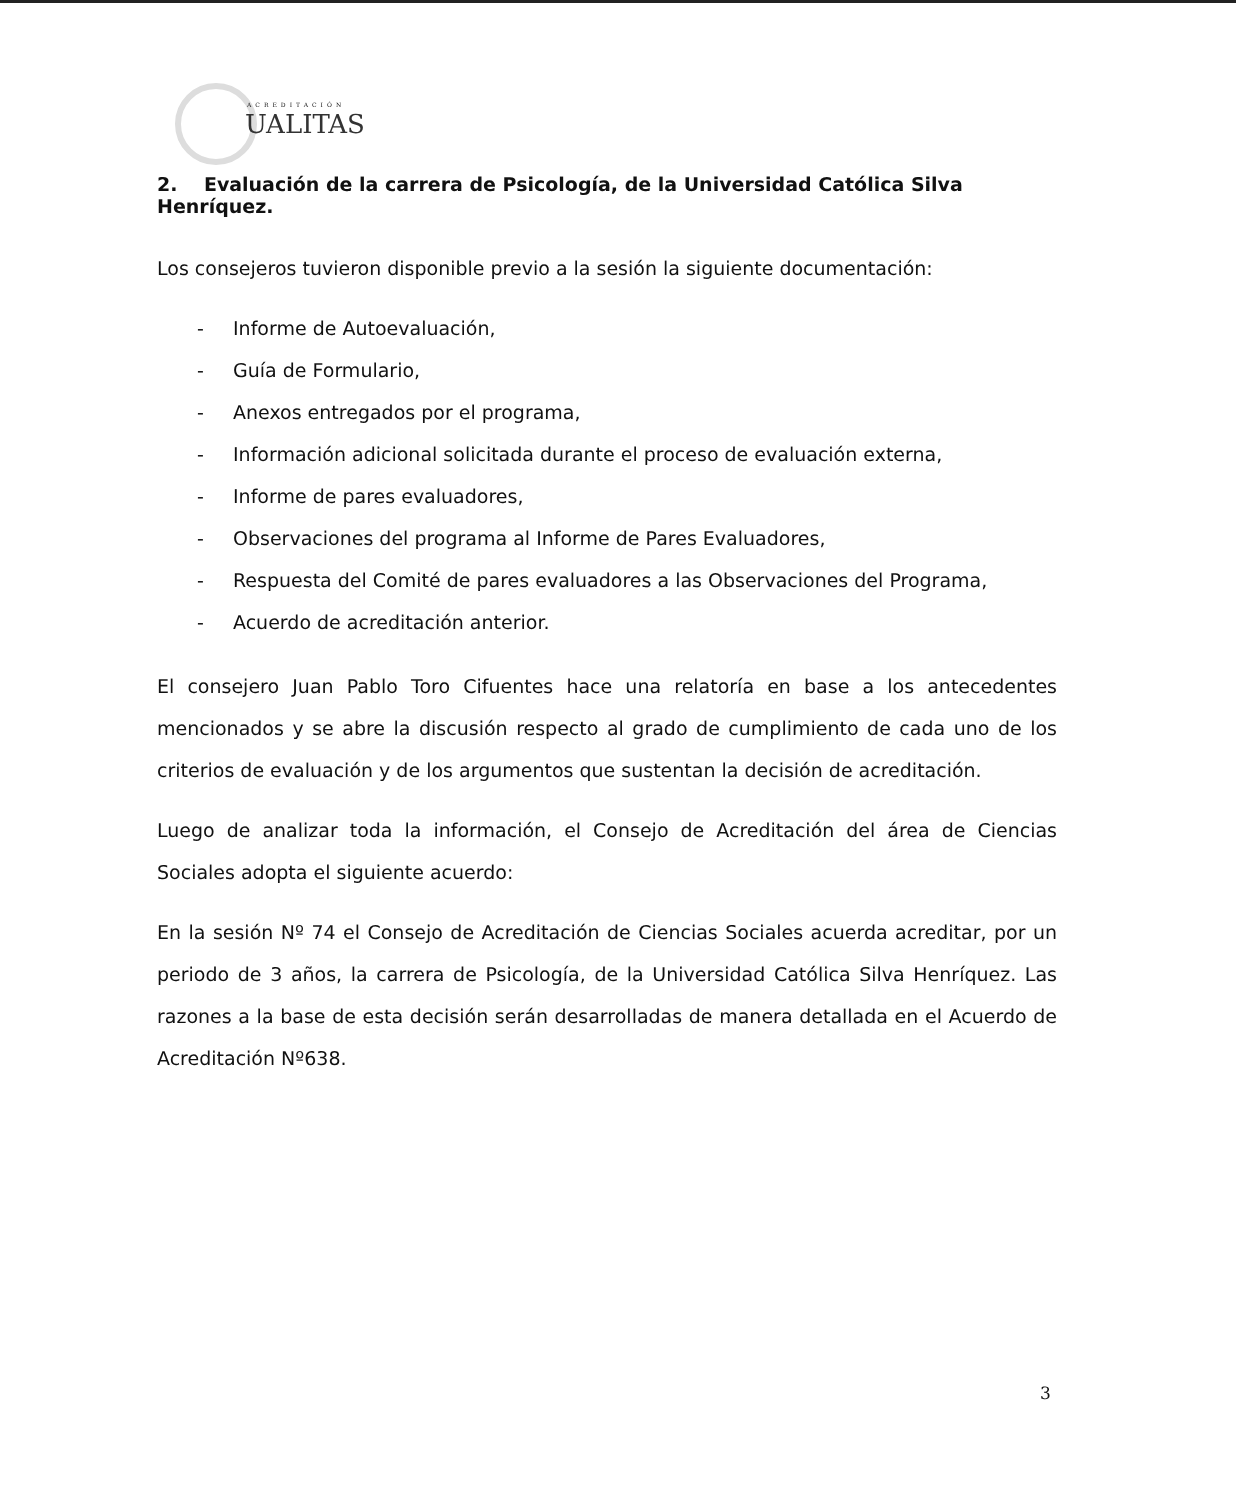ACREDITACIÓN
UALITAS
2. Evaluación de la carrera de Psicología, de la Universidad Católica Silva Henríquez.
Los consejeros tuvieron disponible previo a la sesión la siguiente documentación:
- Informe de Autoevaluación,
- Guía de Formulario,
- Anexos entregados por el programa,
- Información adicional solicitada durante el proceso de evaluación externa,
- Informe de pares evaluadores,
- Observaciones del programa al Informe de Pares Evaluadores,
- Respuesta del Comité de pares evaluadores a las Observaciones del Programa,
- Acuerdo de acreditación anterior.
El consejero Juan Pablo Toro Cifuentes hace una relatoría en base a los antecedentes mencionados y se abre la discusión respecto al grado de cumplimiento de cada uno de los criterios de evaluación y de los argumentos que sustentan la decisión de acreditación.
Luego de analizar toda la información, el Consejo de Acreditación del área de Ciencias Sociales adopta el siguiente acuerdo:
En la sesión Nº 74 el Consejo de Acreditación de Ciencias Sociales acuerda acreditar, por un periodo de 3 años, la carrera de Psicología, de la Universidad Católica Silva Henríquez. Las razones a la base de esta decisión serán desarrolladas de manera detallada en el Acuerdo de Acreditación Nº638.
3